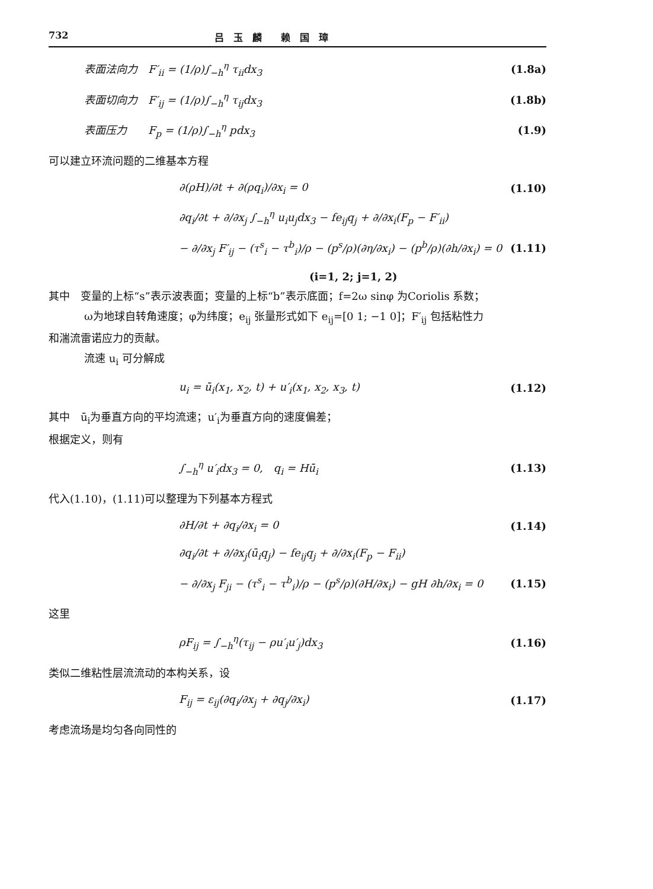732 吕　玉　麟　　赖　国　璋
表面法向力　F′<sub>ii</sub> = (1/ρ)∫<sub>−h</sub><sup>η</sup> τ<sub>ii</sub>dx<sub>3</sub> (1.8a)
表面切向力　F′<sub>ij</sub> = (1/ρ)∫<sub>−h</sub><sup>η</sup> τ<sub>ij</sub>dx<sub>3</sub> (1.8b)
表面压力　　F<sub>p</sub> = (1/ρ)∫<sub>−h</sub><sup>η</sup> pdx<sub>3</sub> (1.9)
可以建立环流问题的二维基本方程
∂(ρH)/∂t + ∂(ρq<sub>i</sub>)/∂x<sub>i</sub> = 0 (1.10)
∂q<sub>i</sub>/∂t + ∂/∂x<sub>j</sub> ∫<sub>−h</sub><sup>η</sup> u<sub>i</sub>u<sub>j</sub>dx<sub>3</sub> − fe<sub>ij</sub>q<sub>j</sub> + ∂/∂x<sub>i</sub>(F<sub>p</sub> − F′<sub>ii</sub>)
− ∂/∂x<sub>j</sub> F′<sub>ij</sub> − (τ<sup>s</sup><sub>i</sub> − τ<sup>b</sup><sub>i</sub>)/ρ − (p<sup>s</sup>/ρ)(∂η/∂x<sub>i</sub>) − (p<sup>b</sup>/ρ)(∂h/∂x<sub>i</sub>) = 0 (1.11)
(i=1, 2; j=1, 2)
其中　变量的上标“s”表示波表面；变量的上标“b”表示底面；f=2ω sinφ 为Coriolis 系数；
ω为地球自转角速度；φ为纬度；e<sub>ij</sub> 张量形式如下 e<sub>ij</sub>=[0 1; −1 0]；F′<sub>ij</sub> 包括粘性力
和湍流雷诺应力的贡献。
流速 u<sub>i</sub> 可分解成
u<sub>i</sub> = ū<sub>i</sub>(x<sub>1</sub>, x<sub>2</sub>, t) + u′<sub>i</sub>(x<sub>1</sub>, x<sub>2</sub>, x<sub>3</sub>, t) (1.12)
其中　ū<sub>i</sub>为垂直方向的平均流速；u′<sub>i</sub>为垂直方向的速度偏差；
根据定义，则有
∫<sub>−h</sub><sup>η</sup> u′<sub>i</sub>dx<sub>3</sub> = 0,　q<sub>i</sub> = Hū<sub>i</sub> (1.13)
代入(1.10)，(1.11)可以整理为下列基本方程式
∂H/∂t + ∂q<sub>i</sub>/∂x<sub>i</sub> = 0 (1.14)
∂q<sub>i</sub>/∂t + ∂/∂x<sub>j</sub>(ū<sub>i</sub>q<sub>j</sub>) − fe<sub>ij</sub>q<sub>j</sub> + ∂/∂x<sub>i</sub>(F<sub>p</sub> − F<sub>ii</sub>)
− ∂/∂x<sub>j</sub> F<sub>ji</sub> − (τ<sup>s</sup><sub>i</sub> − τ<sup>b</sup><sub>i</sub>)/ρ − (p<sup>s</sup>/ρ)(∂H/∂x<sub>i</sub>) − gH ∂h/∂x<sub>i</sub> = 0 (1.15)
这里
ρF<sub>ij</sub> = ∫<sub>−h</sub><sup>η</sup>(τ<sub>ij</sub> − ρu′<sub>i</sub>u′<sub>j</sub>)dx<sub>3</sub> (1.16)
类似二维粘性层流流动的本构关系，设
F<sub>ij</sub> = ε<sub>ij</sub>(∂q<sub>i</sub>/∂x<sub>j</sub> + ∂q<sub>j</sub>/∂x<sub>i</sub>) (1.17)
考虑流场是均匀各向同性的